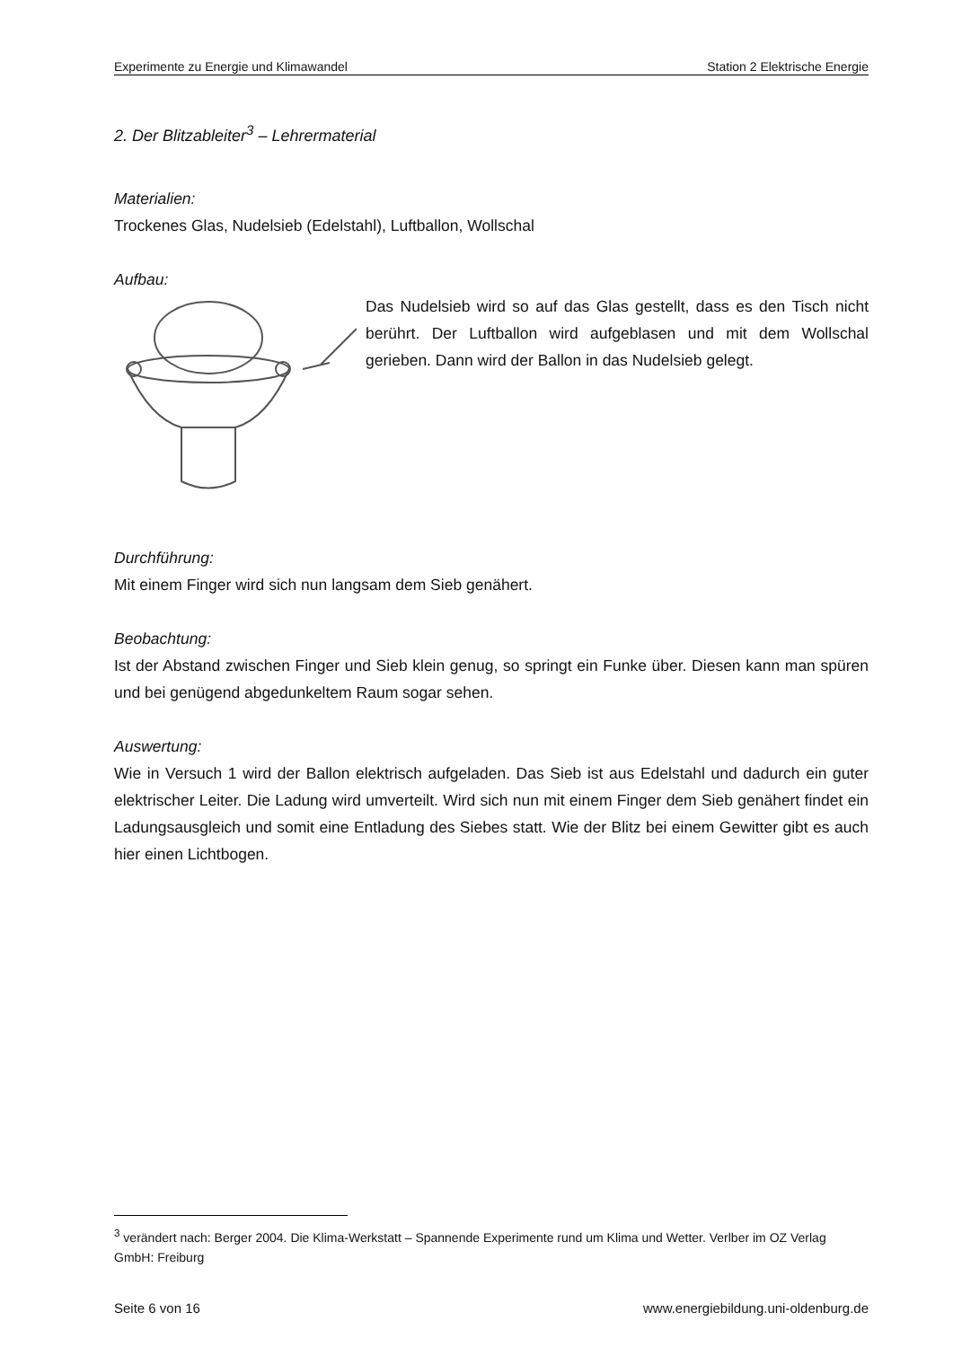Experimente zu Energie und Klimawandel Station 2 Elektrische Energie
2. Der Blitzableiter<sup>3</sup> – Lehrermaterial
Materialien:
Trockenes Glas, Nudelsieb (Edelstahl), Luftballon, Wollschal
Aufbau:
Das Nudelsieb wird so auf das Glas gestellt, dass es den Tisch nicht berührt. Der Luftballon wird aufgeblasen und mit dem Wollschal gerieben. Dann wird der Ballon in das Nudelsieb gelegt.
Durchführung:
Mit einem Finger wird sich nun langsam dem Sieb genähert.
Beobachtung:
Ist der Abstand zwischen Finger und Sieb klein genug, so springt ein Funke über. Diesen kann man spüren und bei genügend abgedunkeltem Raum sogar sehen.
Auswertung:
Wie in Versuch 1 wird der Ballon elektrisch aufgeladen. Das Sieb ist aus Edelstahl und dadurch ein guter elektrischer Leiter. Die Ladung wird umverteilt. Wird sich nun mit einem Finger dem Sieb genähert findet ein Ladungsausgleich und somit eine Entladung des Siebes statt. Wie der Blitz bei einem Gewitter gibt es auch hier einen Lichtbogen.
<sup>3</sup> verändert nach: Berger 2004. Die Klima-Werkstatt – Spannende Experimente rund um Klima und Wetter. Verlber im OZ Verlag GmbH: Freiburg
Seite 6 von 16 www.energiebildung.uni-oldenburg.de